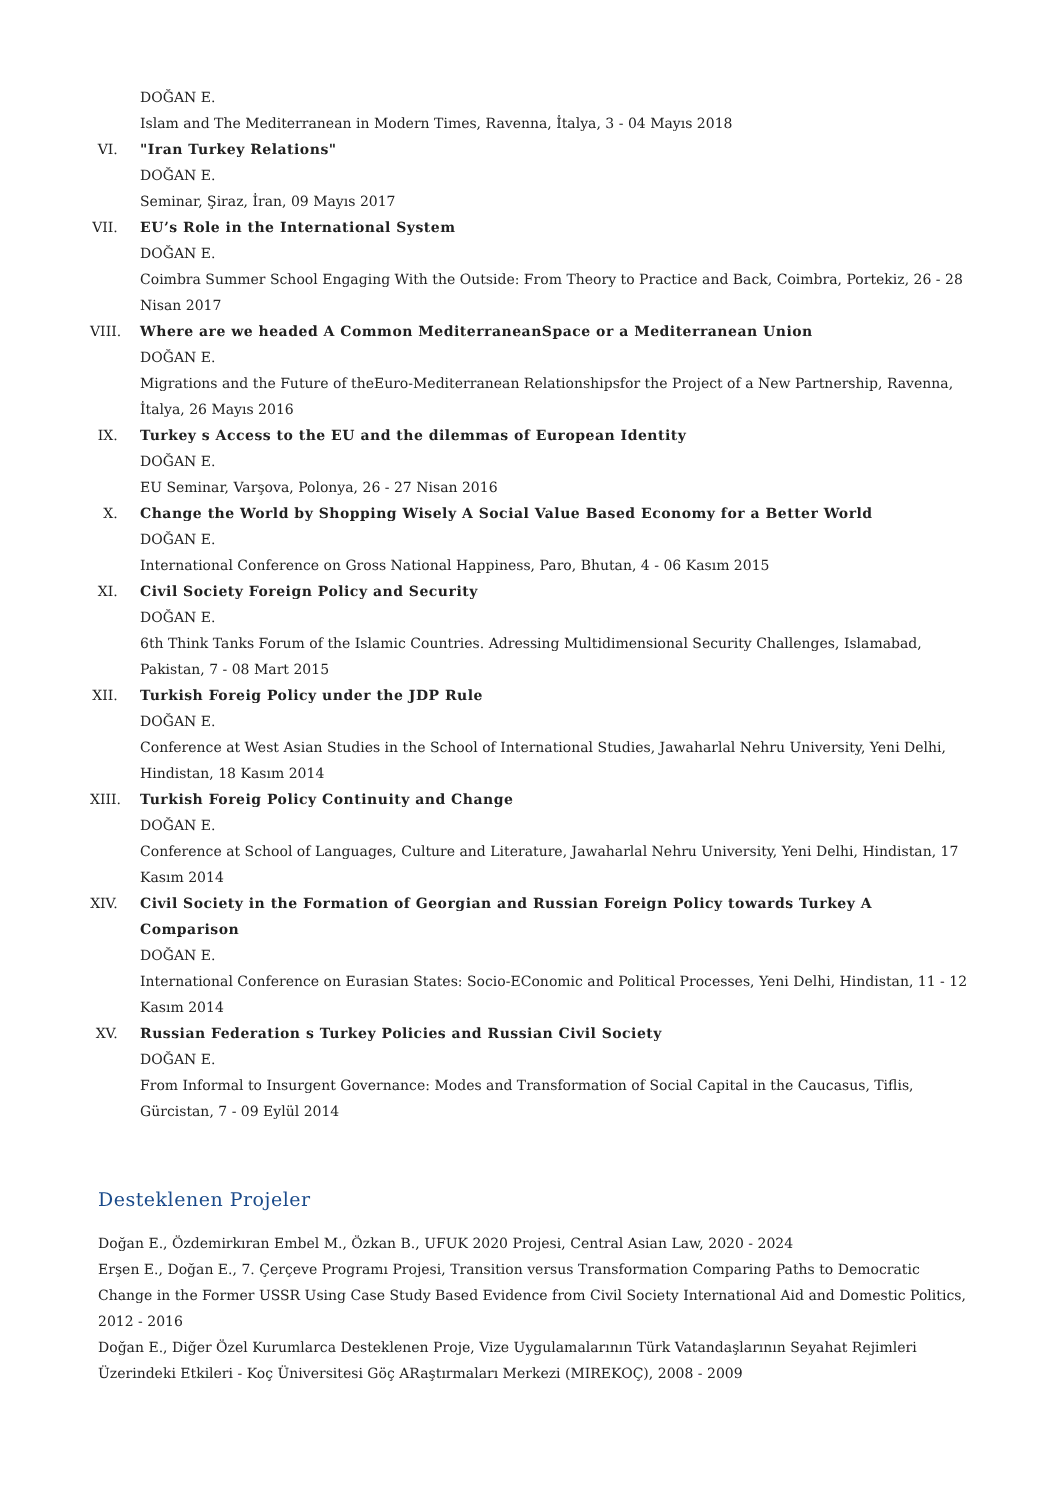DOĞAN E.
Islam and The Mediterranean in Modern Times, Ravenna, İtalya, 3 - 04 Mayıs 2018
VI. "Iran Turkey Relations"
DOĞAN E.
Seminar, Şiraz, İran, 09 Mayıs 2017
VII. EU’s Role in the International System
DOĞAN E.
Coimbra Summer School Engaging With the Outside: From Theory to Practice and Back, Coimbra, Portekiz, 26 - 28 Nisan 2017
VIII. Where are we headed A Common MediterraneanSpace or a Mediterranean Union
DOĞAN E.
Migrations and the Future of theEuro-Mediterranean Relationshipsfor the Project of a New Partnership, Ravenna, İtalya, 26 Mayıs 2016
IX. Turkey s Access to the EU and the dilemmas of European Identity
DOĞAN E.
EU Seminar, Varşova, Polonya, 26 - 27 Nisan 2016
X. Change the World by Shopping Wisely A Social Value Based Economy for a Better World
DOĞAN E.
International Conference on Gross National Happiness, Paro, Bhutan, 4 - 06 Kasım 2015
XI. Civil Society Foreign Policy and Security
DOĞAN E.
6th Think Tanks Forum of the Islamic Countries. Adressing Multidimensional Security Challenges, Islamabad, Pakistan, 7 - 08 Mart 2015
XII. Turkish Foreig Policy under the JDP Rule
DOĞAN E.
Conference at West Asian Studies in the School of International Studies, Jawaharlal Nehru University, Yeni Delhi, Hindistan, 18 Kasım 2014
XIII. Turkish Foreig Policy Continuity and Change
DOĞAN E.
Conference at School of Languages, Culture and Literature, Jawaharlal Nehru University, Yeni Delhi, Hindistan, 17 Kasım 2014
XIV. Civil Society in the Formation of Georgian and Russian Foreign Policy towards Turkey A Comparison
DOĞAN E.
International Conference on Eurasian States: Socio-EConomic and Political Processes, Yeni Delhi, Hindistan, 11 - 12 Kasım 2014
XV. Russian Federation s Turkey Policies and Russian Civil Society
DOĞAN E.
From Informal to Insurgent Governance: Modes and Transformation of Social Capital in the Caucasus, Tiflis, Gürcistan, 7 - 09 Eylül 2014
Desteklenen Projeler
Doğan E., Özdemirkıran Embel M., Özkan B., UFUK 2020 Projesi, Central Asian Law, 2020 - 2024
Erşen E., Doğan E., 7. Çerçeve Programı Projesi, Transition versus Transformation Comparing Paths to Democratic Change in the Former USSR Using Case Study Based Evidence from Civil Society International Aid and Domestic Politics, 2012 - 2016
Doğan E., Diğer Özel Kurumlarca Desteklenen Proje, Vize Uygulamalarının Türk Vatandaşlarının Seyahat Rejimleri Üzerindeki Etkileri - Koç Üniversitesi Göç ARaştırmaları Merkezi (MIREKOÇ), 2008 - 2009